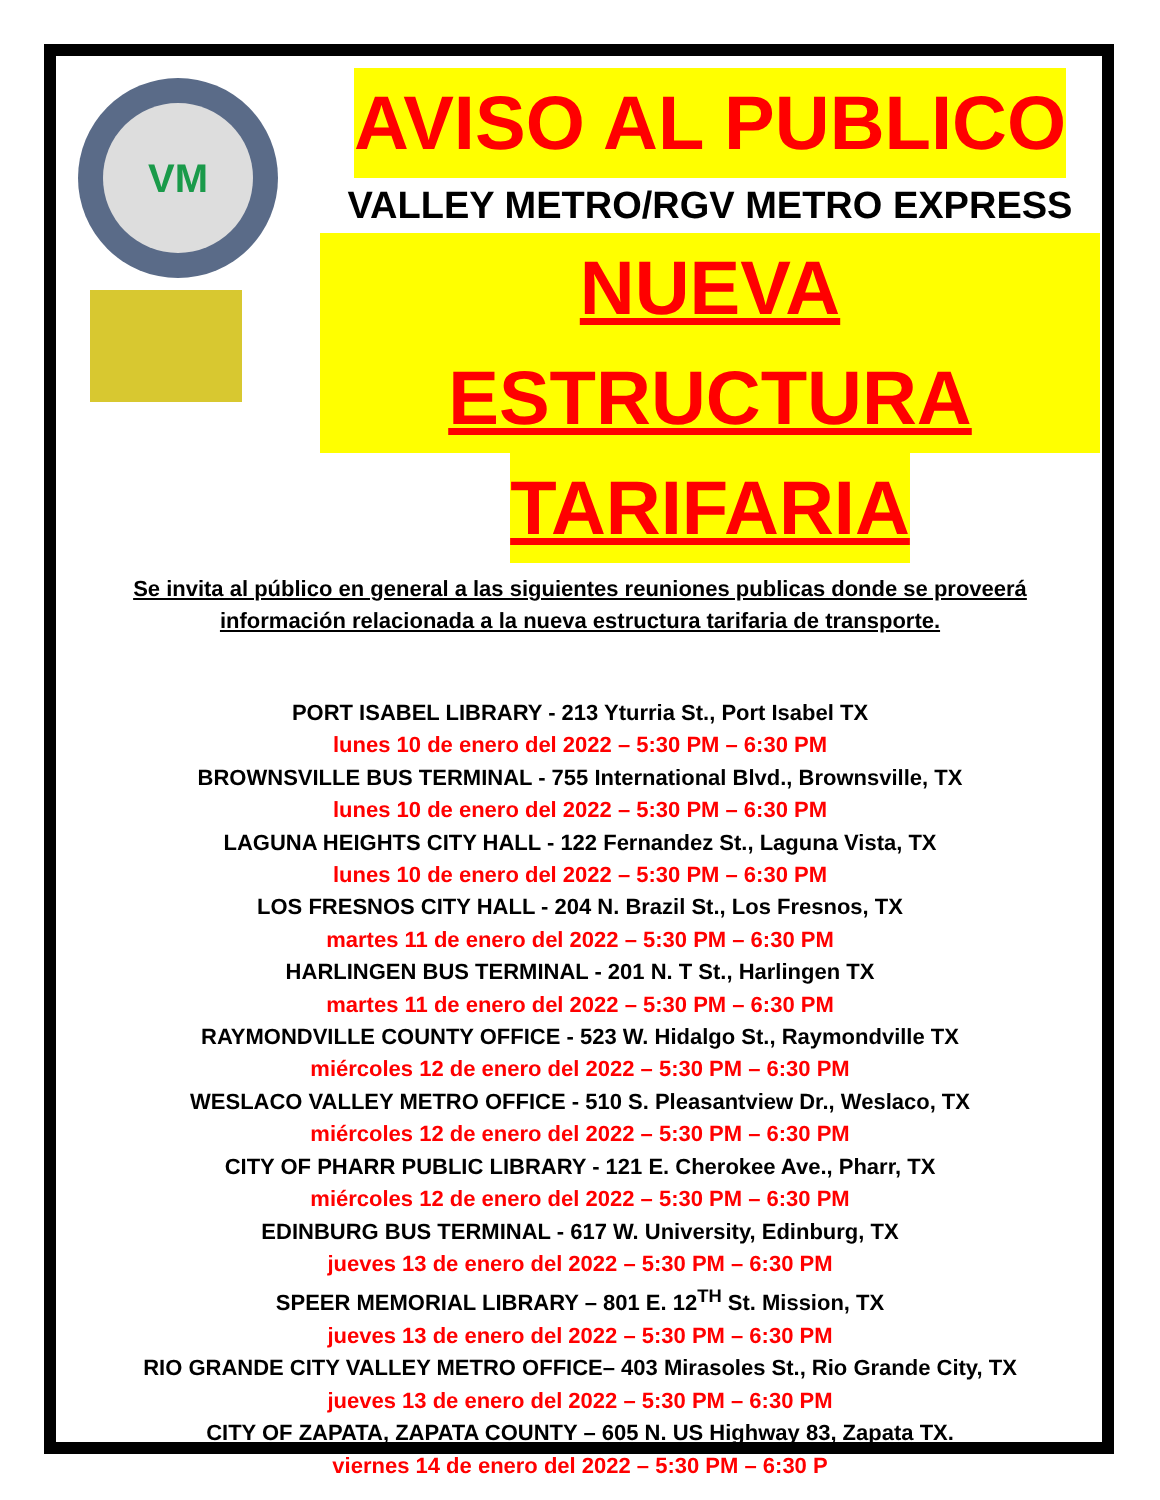VM
AVISO AL PUBLICO
VALLEY METRO/RGV METRO EXPRESS
NUEVA ESTRUCTURA
TARIFARIA
Se invita al público en general a las siguientes reuniones publicas donde se proveerá
información relacionada a la nueva estructura tarifaria de transporte.
PORT ISABEL LIBRARY - 213 Yturria St., Port Isabel TX
lunes 10 de enero del 2022 – 5:30 PM – 6:30 PM
BROWNSVILLE BUS TERMINAL - 755 International Blvd., Brownsville, TX
lunes 10 de enero del 2022 – 5:30 PM – 6:30 PM
LAGUNA HEIGHTS CITY HALL - 122 Fernandez St., Laguna Vista, TX
lunes 10 de enero del 2022 – 5:30 PM – 6:30 PM
LOS FRESNOS CITY HALL - 204 N. Brazil St., Los Fresnos, TX
martes 11 de enero del 2022 – 5:30 PM – 6:30 PM
HARLINGEN BUS TERMINAL - 201 N. T St., Harlingen TX
martes 11 de enero del 2022 – 5:30 PM – 6:30 PM
RAYMONDVILLE COUNTY OFFICE - 523 W. Hidalgo St., Raymondville TX
miércoles 12 de enero del 2022 – 5:30 PM – 6:30 PM
WESLACO VALLEY METRO OFFICE - 510 S. Pleasantview Dr., Weslaco, TX
miércoles 12 de enero del 2022 – 5:30 PM – 6:30 PM
CITY OF PHARR PUBLIC LIBRARY - 121 E. Cherokee Ave., Pharr, TX
miércoles 12 de enero del 2022 – 5:30 PM – 6:30 PM
EDINBURG BUS TERMINAL - 617 W. University, Edinburg, TX
jueves 13 de enero del 2022 – 5:30 PM – 6:30 PM
SPEER MEMORIAL LIBRARY – 801 E. 12<sup>TH</sup> St. Mission, TX
jueves 13 de enero del 2022 – 5:30 PM – 6:30 PM
RIO GRANDE CITY VALLEY METRO OFFICE– 403 Mirasoles St., Rio Grande City, TX
jueves 13 de enero del 2022 – 5:30 PM – 6:30 PM
CITY OF ZAPATA, ZAPATA COUNTY – 605 N. US Highway 83, Zapata TX.
viernes 14 de enero del 2022 – 5:30 PM – 6:30 P